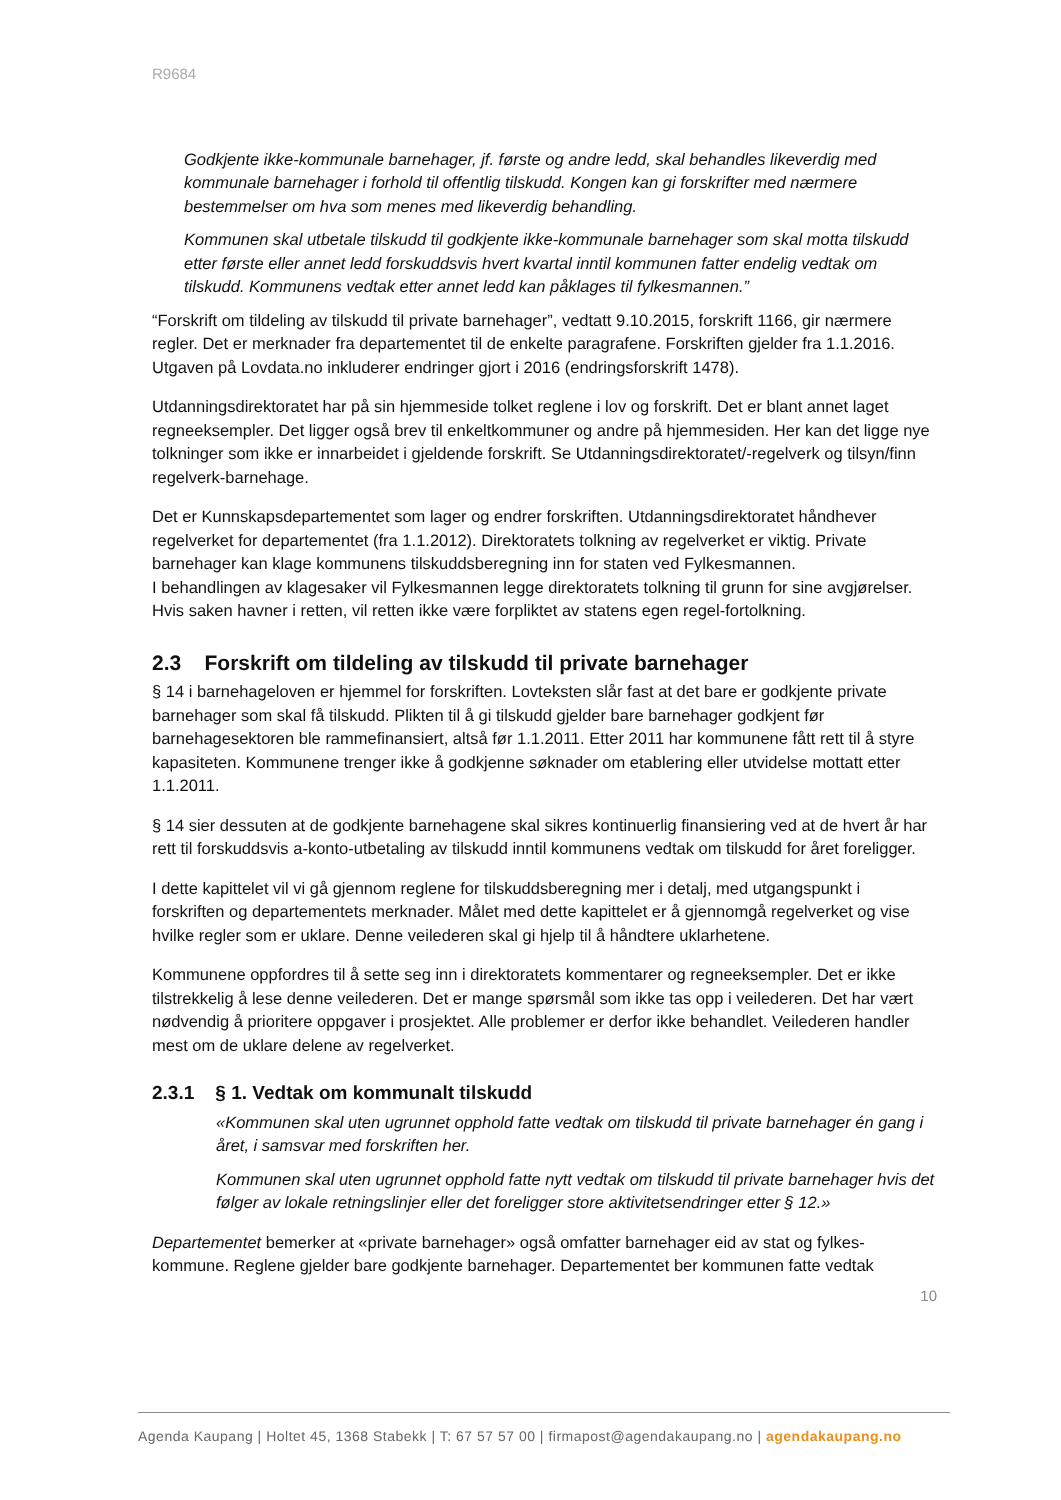R9684
Godkjente ikke-kommunale barnehager, jf. første og andre ledd, skal behandles likeverdig med kommunale barnehager i forhold til offentlig tilskudd. Kongen kan gi forskrifter med nærmere bestemmelser om hva som menes med likeverdig behandling.
Kommunen skal utbetale tilskudd til godkjente ikke-kommunale barnehager som skal motta tilskudd etter første eller annet ledd forskuddsvis hvert kvartal inntil kommunen fatter endelig vedtak om tilskudd. Kommunens vedtak etter annet ledd kan påklages til fylkesmannen.”
“Forskrift om tildeling av tilskudd til private barnehager”, vedtatt 9.10.2015, forskrift 1166, gir nærmere regler. Det er merknader fra departementet til de enkelte paragrafene. Forskriften gjelder fra 1.1.2016. Utgaven på Lovdata.no inkluderer endringer gjort i 2016 (endringsforskrift 1478).
Utdanningsdirektoratet har på sin hjemmeside tolket reglene i lov og forskrift. Det er blant annet laget regneeksempler. Det ligger også brev til enkeltkommuner og andre på hjemmesiden. Her kan det ligge nye tolkninger som ikke er innarbeidet i gjeldende forskrift. Se Utdanningsdirektoratet/-regelverk og tilsyn/finn regelverk-barnehage.
Det er Kunnskapsdepartementet som lager og endrer forskriften. Utdanningsdirektoratet håndhever regelverket for departementet (fra 1.1.2012). Direktoratets tolkning av regelverket er viktig. Private barnehager kan klage kommunens tilskuddsberegning inn for staten ved Fylkesmannen.
I behandlingen av klagesaker vil Fylkesmannen legge direktoratets tolkning til grunn for sine avgjørelser. Hvis saken havner i retten, vil retten ikke være forpliktet av statens egen regel-fortolkning.
2.3 Forskrift om tildeling av tilskudd til private barnehager
§ 14 i barnehageloven er hjemmel for forskriften. Lovteksten slår fast at det bare er godkjente private barnehager som skal få tilskudd. Plikten til å gi tilskudd gjelder bare barnehager godkjent før barnehagesektoren ble rammefinansiert, altså før 1.1.2011. Etter 2011 har kommunene fått rett til å styre kapasiteten. Kommunene trenger ikke å godkjenne søknader om etablering eller utvidelse mottatt etter 1.1.2011.
§ 14 sier dessuten at de godkjente barnehagene skal sikres kontinuerlig finansiering ved at de hvert år har rett til forskuddsvis a-konto-utbetaling av tilskudd inntil kommunens vedtak om tilskudd for året foreligger.
I dette kapittelet vil vi gå gjennom reglene for tilskuddsberegning mer i detalj, med utgangspunkt i forskriften og departementets merknader. Målet med dette kapittelet er å gjennomgå regelverket og vise hvilke regler som er uklare. Denne veilederen skal gi hjelp til å håndtere uklarhetene.
Kommunene oppfordres til å sette seg inn i direktoratets kommentarer og regneeksempler. Det er ikke tilstrekkelig å lese denne veilederen. Det er mange spørsmål som ikke tas opp i veilederen. Det har vært nødvendig å prioritere oppgaver i prosjektet. Alle problemer er derfor ikke behandlet. Veilederen handler mest om de uklare delene av regelverket.
2.3.1 § 1. Vedtak om kommunalt tilskudd
«Kommunen skal uten ugrunnet opphold fatte vedtak om tilskudd til private barnehager én gang i året, i samsvar med forskriften her.
Kommunen skal uten ugrunnet opphold fatte nytt vedtak om tilskudd til private barnehager hvis det følger av lokale retningslinjer eller det foreligger store aktivitetsendringer etter § 12.»
Departementet bemerker at «private barnehager» også omfatter barnehager eid av stat og fylkes-kommune. Reglene gjelder bare godkjente barnehager. Departementet ber kommunen fatte vedtak
10
Agenda Kaupang | Holtet 45, 1368 Stabekk | T: 67 57 57 00 | firmapost@agendakaupang.no | agendakaupang.no